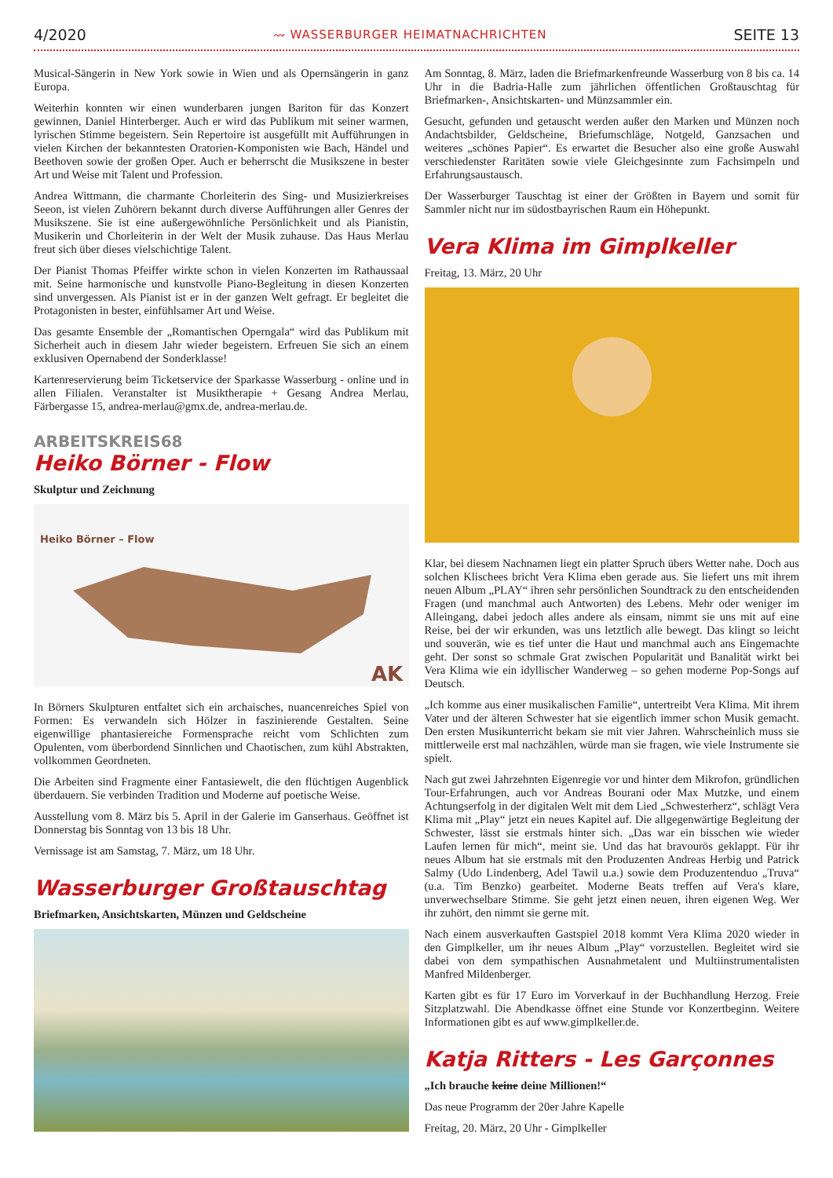4/2020 〰 WASSERBURGER HEIMATNACHRICHTEN SEITE 13
Musical-Sängerin in New York sowie in Wien und als Opernsängerin in ganz Europa.
Weiterhin konnten wir einen wunderbaren jungen Bariton für das Konzert gewinnen, Daniel Hinterberger. Auch er wird das Publikum mit seiner warmen, lyrischen Stimme begeistern. Sein Repertoire ist ausgefüllt mit Aufführungen in vielen Kirchen der bekanntesten Oratorien-Komponisten wie Bach, Händel und Beethoven sowie der großen Oper. Auch er beherrscht die Musikszene in bester Art und Weise mit Talent und Profession.
Andrea Wittmann, die charmante Chorleiterin des Sing- und Musizierkreises Seeon, ist vielen Zuhörern bekannt durch diverse Aufführungen aller Genres der Musikszene. Sie ist eine außergewöhnliche Persönlichkeit und als Pianistin, Musikerin und Chorleiterin in der Welt der Musik zuhause. Das Haus Merlau freut sich über dieses vielschichtige Talent.
Der Pianist Thomas Pfeiffer wirkte schon in vielen Konzerten im Rathaussaal mit. Seine harmonische und kunstvolle Piano-Begleitung in diesen Konzerten sind unvergessen. Als Pianist ist er in der ganzen Welt gefragt. Er begleitet die Protagonisten in bester, einfühlsamer Art und Weise.
Das gesamte Ensemble der „Romantischen Operngala“ wird das Publikum mit Sicherheit auch in diesem Jahr wieder begeistern. Erfreuen Sie sich an einem exklusiven Opernabend der Sonderklasse!
Kartenreservierung beim Ticketservice der Sparkasse Wasserburg - online und in allen Filialen. Veranstalter ist Musiktherapie + Gesang Andrea Merlau, Färbergasse 15, andrea-merlau@gmx.de, andrea-merlau.de.
ARBEITSKREIS68
Heiko Börner - Flow
Skulptur und Zeichnung
Heiko Börner – Flow
AK
In Börners Skulpturen entfaltet sich ein archaisches, nuancenreiches Spiel von Formen: Es verwandeln sich Hölzer in faszinierende Gestalten. Seine eigenwillige phantasiereiche Formensprache reicht vom Schlichten zum Opulenten, vom überbordend Sinnlichen und Chaotischen, zum kühl Abstrakten, vollkommen Geordneten.
Die Arbeiten sind Fragmente einer Fantasiewelt, die den flüchtigen Augenblick überdauern. Sie verbinden Tradition und Moderne auf poetische Weise.
Ausstellung vom 8. März bis 5. April in der Galerie im Ganserhaus. Geöffnet ist Donnerstag bis Sonntag von 13 bis 18 Uhr.
Vernissage ist am Samstag, 7. März, um 18 Uhr.
Wasserburger Großtauschtag
Briefmarken, Ansichtskarten, Münzen und Geldscheine
Am Sonntag, 8. März, laden die Briefmarkenfreunde Wasserburg von 8 bis ca. 14 Uhr in die Badria-Halle zum jährlichen öffentlichen Großtauschtag für Briefmarken-, Ansichtskarten- und Münzsammler ein.
Gesucht, gefunden und getauscht werden außer den Marken und Münzen noch Andachtsbilder, Geldscheine, Briefumschläge, Notgeld, Ganzsachen und weiteres „schönes Papier“. Es erwartet die Besucher also eine große Auswahl verschiedenster Raritäten sowie viele Gleichgesinnte zum Fachsimpeln und Erfahrungsaustausch.
Der Wasserburger Tauschtag ist einer der Größten in Bayern und somit für Sammler nicht nur im südostbayrischen Raum ein Höhepunkt.
Vera Klima im Gimplkeller
Freitag, 13. März, 20 Uhr
Klar, bei diesem Nachnamen liegt ein platter Spruch übers Wetter nahe. Doch aus solchen Klischees bricht Vera Klima eben gerade aus. Sie liefert uns mit ihrem neuen Album „PLAY“ ihren sehr persönlichen Soundtrack zu den entscheidenden Fragen (und manchmal auch Antworten) des Lebens. Mehr oder weniger im Alleingang, dabei jedoch alles andere als einsam, nimmt sie uns mit auf eine Reise, bei der wir erkunden, was uns letztlich alle bewegt. Das klingt so leicht und souverän, wie es tief unter die Haut und manchmal auch ans Eingemachte geht. Der sonst so schmale Grat zwischen Popularität und Banalität wirkt bei Vera Klima wie ein idyllischer Wanderweg – so gehen moderne Pop-Songs auf Deutsch.
„Ich komme aus einer musikalischen Familie“, untertreibt Vera Klima. Mit ihrem Vater und der älteren Schwester hat sie eigentlich immer schon Musik gemacht. Den ersten Musikunterricht bekam sie mit vier Jahren. Wahrscheinlich muss sie mittlerweile erst mal nachzählen, würde man sie fragen, wie viele Instrumente sie spielt.
Nach gut zwei Jahrzehnten Eigenregie vor und hinter dem Mikrofon, gründlichen Tour-Erfahrungen, auch vor Andreas Bourani oder Max Mutzke, und einem Achtungserfolg in der digitalen Welt mit dem Lied „Schwesterherz“, schlägt Vera Klima mit „Play“ jetzt ein neues Kapitel auf. Die allgegenwärtige Begleitung der Schwester, lässt sie erstmals hinter sich. „Das war ein bisschen wie wieder Laufen lernen für mich“, meint sie. Und das hat bravourös geklappt. Für ihr neues Album hat sie erstmals mit den Produzenten Andreas Herbig und Patrick Salmy (Udo Lindenberg, Adel Tawil u.a.) sowie dem Produzentenduo „Truva“ (u.a. Tim Benzko) gearbeitet. Moderne Beats treffen auf Vera's klare, unverwechselbare Stimme. Sie geht jetzt einen neuen, ihren eigenen Weg. Wer ihr zuhört, den nimmt sie gerne mit.
Nach einem ausverkauften Gastspiel 2018 kommt Vera Klima 2020 wieder in den Gimplkeller, um ihr neues Album „Play“ vorzustellen. Begleitet wird sie dabei von dem sympathischen Ausnahmetalent und Multiinstrumentalisten Manfred Mildenberger.
Karten gibt es für 17 Euro im Vorverkauf in der Buchhandlung Herzog. Freie Sitzplatzwahl. Die Abendkasse öffnet eine Stunde vor Konzertbeginn. Weitere Informationen gibt es auf www.gimplkeller.de.
Katja Ritters - Les Garçonnes
„Ich brauche keine deine Millionen!“
Das neue Programm der 20er Jahre Kapelle
Freitag, 20. März, 20 Uhr - Gimplkeller